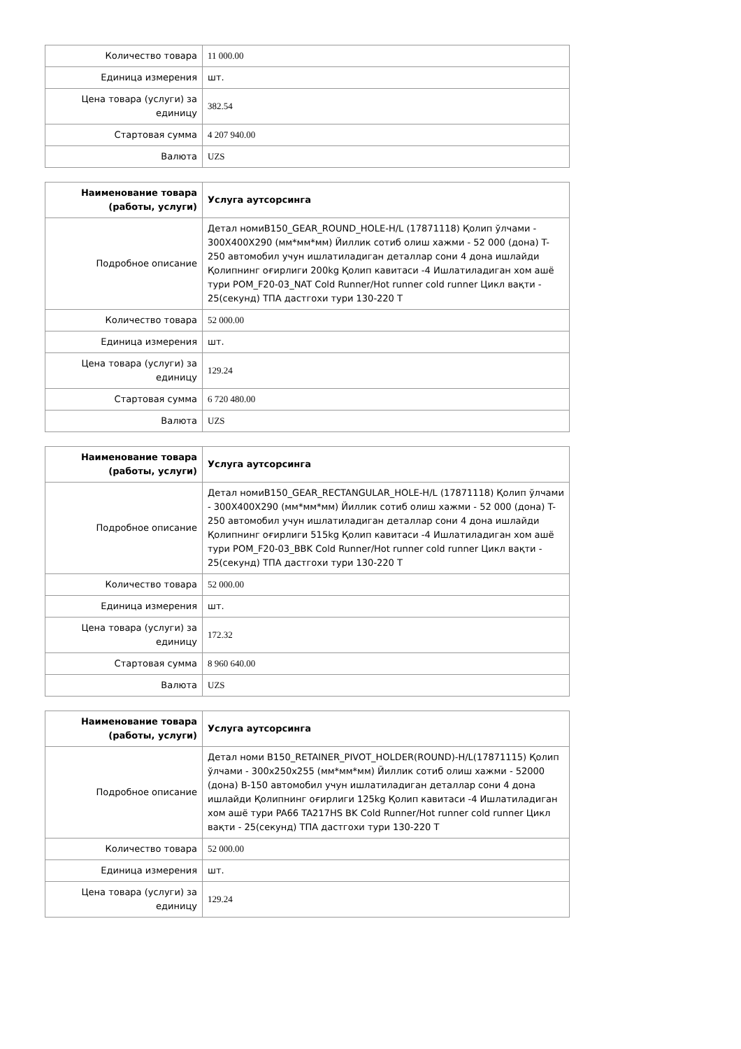| Количество товара | 11 000.00 |
| Единица измерения | шт. |
| Цена товара (услуги) за единицу | 382.54 |
| Стартовая сумма | 4 207 940.00 |
| Валюта | UZS |
| Наименование товара (работы, услуги) | Услуга аутсорсинга |
| Подробное описание | Детал номиB150_GEAR_ROUND_HOLE-H/L (17871118) Қолип ўлчами - 300X400X290 (мм*мм*мм) Йиллик сотиб олиш хажми - 52 000 (дона) T-250 автомобил учун ишлатиладиган деталлар сони 4 дона ишлайди Қолипнинг оғирлиги 200kg Қолип кавитаси -4 Ишлатиладиган хом ашё тури POM_F20-03_NAT Cold Runner/Hot runner cold runner Цикл вақти - 25(секунд) ТПА дастгохи тури 130-220 Т |
| Количество товара | 52 000.00 |
| Единица измерения | шт. |
| Цена товара (услуги) за единицу | 129.24 |
| Стартовая сумма | 6 720 480.00 |
| Валюта | UZS |
| Наименование товара (работы, услуги) | Услуга аутсорсинга |
| Подробное описание | Детал номиB150_GEAR_RECTANGULAR_HOLE-H/L (17871118) Қолип ўлчами - 300X400X290 (мм*мм*мм) Йиллик сотиб олиш хажми - 52 000 (дона) T-250 автомобил учун ишлатиладиган деталлар сони 4 дона ишлайди Қолипнинг оғирлиги 515kg Қолип кавитаси -4 Ишлатиладиган хом ашё тури POM_F20-03_BBK Cold Runner/Hot runner cold runner Цикл вақти - 25(секунд) ТПА дастгохи тури 130-220 Т |
| Количество товара | 52 000.00 |
| Единица измерения | шт. |
| Цена товара (услуги) за единицу | 172.32 |
| Стартовая сумма | 8 960 640.00 |
| Валюта | UZS |
| Наименование товара (работы, услуги) | Услуга аутсорсинга |
| Подробное описание | Детал номи B150_RETAINER_PIVOT_HOLDER(ROUND)-H/L(17871115) Қолип ўлчами - 300x250x255 (мм*мм*мм) Йиллик сотиб олиш хажми - 52000 (дона) B-150 автомобил учун ишлатиладиган деталлар сони 4 дона ишлайди Қолипнинг оғирлиги 125kg Қолип кавитаси -4 Ишлатиладиган хом ашё тури PA66 TA217HS BK Cold Runner/Hot runner cold runner Цикл вақти - 25(секунд) ТПА дастгохи тури 130-220 Т |
| Количество товара | 52 000.00 |
| Единица измерения | шт. |
| Цена товара (услуги) за единицу | 129.24 |